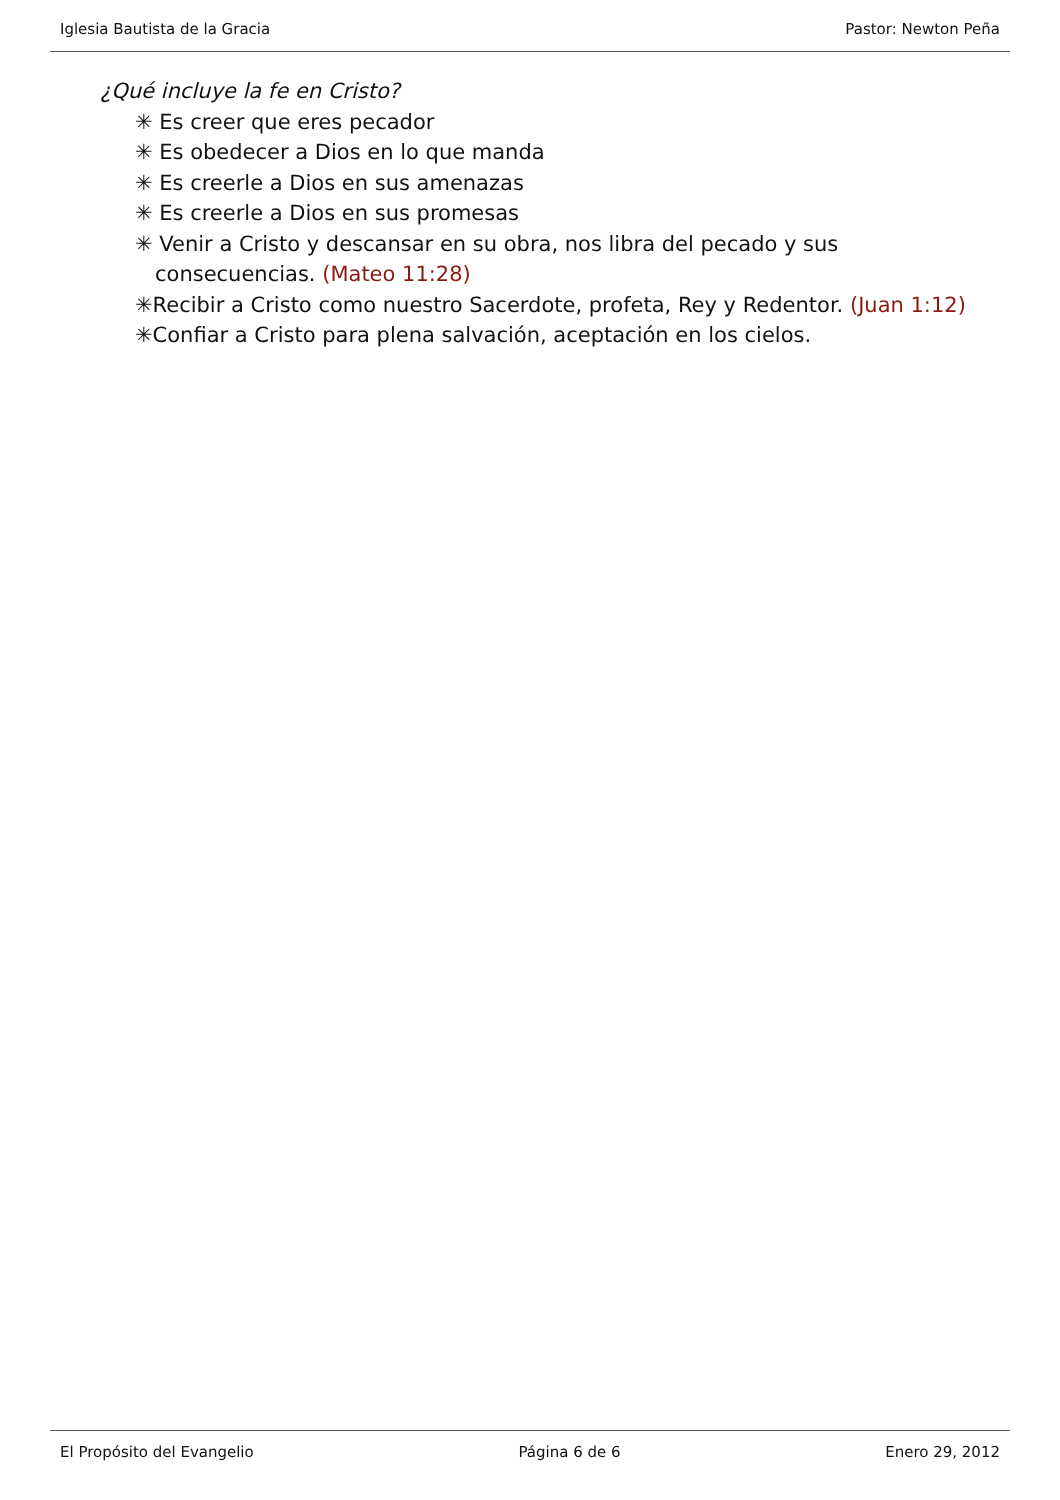Iglesia Bautista de la Gracia Pastor: Newton Peña
¿Qué incluye la fe en Cristo?
✳ Es creer que eres pecador
✳ Es obedecer a Dios en lo que manda
✳ Es creerle a Dios en sus amenazas
✳ Es creerle a Dios en sus promesas
✳ Venir a Cristo y descansar en su obra, nos libra del pecado y sus
consecuencias. (Mateo 11:28)
✳Recibir a Cristo como nuestro Sacerdote, profeta, Rey y Redentor. (Juan 1:12)
✳Confiar a Cristo para plena salvación, aceptación en los cielos.
El Propósito del Evangelio Página 6 de 6 Enero 29, 2012